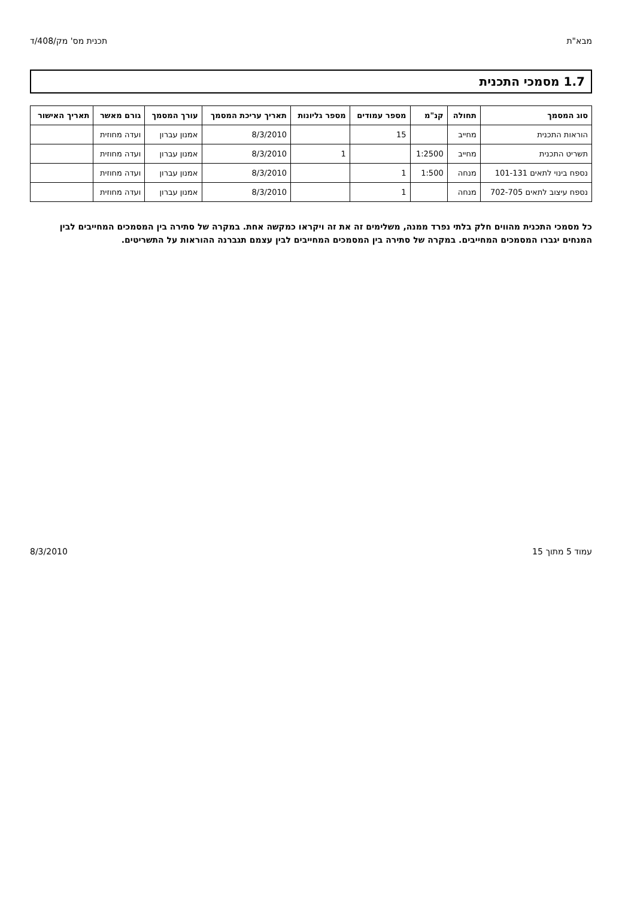מבא"ת תכנית מס' מק/408/ד
1.7 מסמכי התכנית
| סוג המסמך | תחולה | קנ"מ | מספר עמודים | מספר גליונות | תאריך עריכת המסמך | עורך המסמך | גורם מאשר | תאריך האישור |
| --- | --- | --- | --- | --- | --- | --- | --- | --- |
| הוראות התכנית | מחייב | | 15 | | 8/3/2010 | אמנון עברון | ועדה מחוזית | |
| תשריט התכנית | מחייב | 1:2500 | | 1 | 8/3/2010 | אמנון עברון | ועדה מחוזית | |
| נספח בינוי לתאים 101-131 | מנחה | 1:500 | 1 | | 8/3/2010 | אמנון עברון | ועדה מחוזית | |
| נספח עיצוב לתאים 702-705 | מנחה | | 1 | | 8/3/2010 | אמנון עברון | ועדה מחוזית | |
כל מסמכי התכנית מהווים חלק בלתי נפרד ממנה, משלימים זה את זה ויקראו כמקשה אחת. במקרה של סתירה בין המסמכים המחייבים לבין המנחים יגברו המסמכים המחייבים. במקרה של סתירה בין המסמכים המחייבים לבין עצמם תגברנה ההוראות על התשריטים.
עמוד 5 מתוך 15 8/3/2010